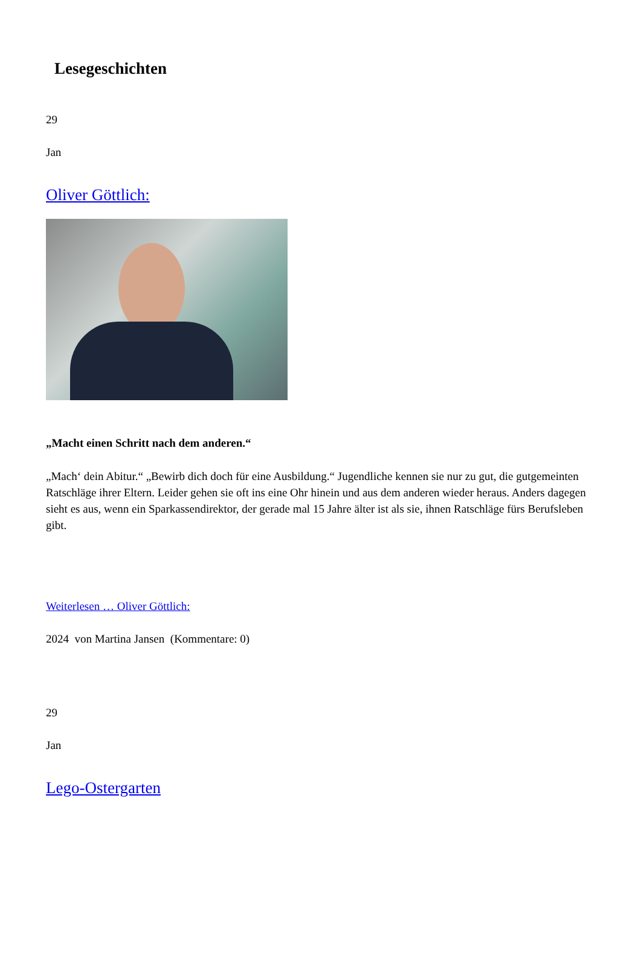Lesegeschichten
29
Jan
Oliver Göttlich:
„Macht einen Schritt nach dem anderen.“
„Mach‘ dein Abitur.“ „Bewirb dich doch für eine Ausbildung.“ Jugendliche kennen sie nur zu gut, die gutgemeinten Ratschläge ihrer Eltern. Leider gehen sie oft ins eine Ohr hinein und aus dem anderen wieder heraus. Anders dagegen sieht es aus, wenn ein Sparkassendirektor, der gerade mal 15 Jahre älter ist als sie, ihnen Ratschläge fürs Berufsleben gibt.
Weiterlesen … Oliver Göttlich:
2024 von Martina Jansen (Kommentare: 0)
29
Jan
Lego-Ostergarten